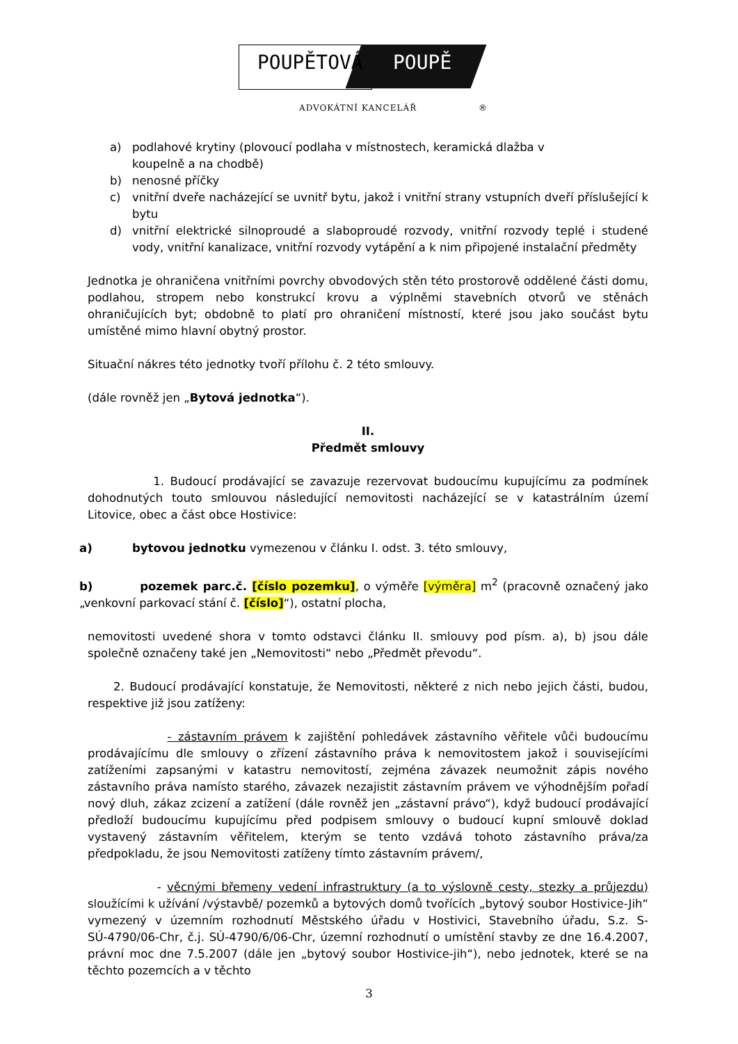POUPĚTOVÁ POUPĚ
ADVOKÁTNÍ KANCELÁŘ ®
a) podlahové krytiny (plovoucí podlaha v místnostech, keramická dlažba v
koupelně a na chodbě)
b) nenosné příčky
c) vnitřní dveře nacházející se uvnitř bytu, jakož i vnitřní strany vstupních dveří příslušející k bytu
d) vnitřní elektrické silnoproudé a slaboproudé rozvody, vnitřní rozvody teplé i studené vody, vnitřní kanalizace, vnitřní rozvody vytápění a k nim připojené instalační předměty
Jednotka je ohraničena vnitřními povrchy obvodových stěn této prostorově oddělené části domu, podlahou, stropem nebo konstrukcí krovu a výplněmi stavebních otvorů ve stěnách ohraničujících byt; obdobně to platí pro ohraničení místností, které jsou jako součást bytu umístěné mimo hlavní obytný prostor.
Situační nákres této jednotky tvoří přílohu č. 2 této smlouvy.
(dále rovněž jen „Bytová jednotka“).
II.
Předmět smlouvy
1. Budoucí prodávající se zavazuje rezervovat budoucímu kupujícímu za podmínek dohodnutých touto smlouvou následující nemovitosti nacházející se v katastrálním území Litovice, obec a část obce Hostivice:
a) bytovou jednotku vymezenou v článku I. odst. 3. této smlouvy,
b) pozemek parc.č. [číslo pozemku], o výměře [výměra] m<sup>2</sup> (pracovně označený jako „venkovní parkovací stání č. [číslo]“), ostatní plocha,
nemovitosti uvedené shora v tomto odstavci článku II. smlouvy pod písm. a), b) jsou dále společně označeny také jen „Nemovitosti“ nebo „Předmět převodu“.
2. Budoucí prodávající konstatuje, že Nemovitosti, některé z nich nebo jejich části, budou, respektive již jsou zatíženy:
- zástavním právem k zajištění pohledávek zástavního věřitele vůči budoucímu prodávajícímu dle smlouvy o zřízení zástavního práva k nemovitostem jakož i souvisejícími zatíženími zapsanými v katastru nemovitostí, zejména závazek neumožnit zápis nového zástavního práva namísto starého, závazek nezajistit zástavním právem ve výhodnějším pořadí nový dluh, zákaz zcizení a zatížení (dále rovněž jen „zástavní právo“), když budoucí prodávající předloží budoucímu kupujícímu před podpisem smlouvy o budoucí kupní smlouvě doklad vystavený zástavním věřitelem, kterým se tento vzdává tohoto zástavního práva/za předpokladu, že jsou Nemovitosti zatíženy tímto zástavním právem/,
- věcnými břemeny vedení infrastruktury (a to výslovně cesty, stezky a průjezdu) sloužícími k užívání /výstavbě/ pozemků a bytových domů tvořících „bytový soubor Hostivice-Jih“ vymezený v územním rozhodnutí Městského úřadu v Hostivici, Stavebního úřadu, S.z. S-SÚ-4790/06-Chr, č.j. SÚ-4790/6/06-Chr, územní rozhodnutí o umístění stavby ze dne 16.4.2007, právní moc dne 7.5.2007 (dále jen „bytový soubor Hostivice-jih“), nebo jednotek, které se na těchto pozemcích a v těchto
3